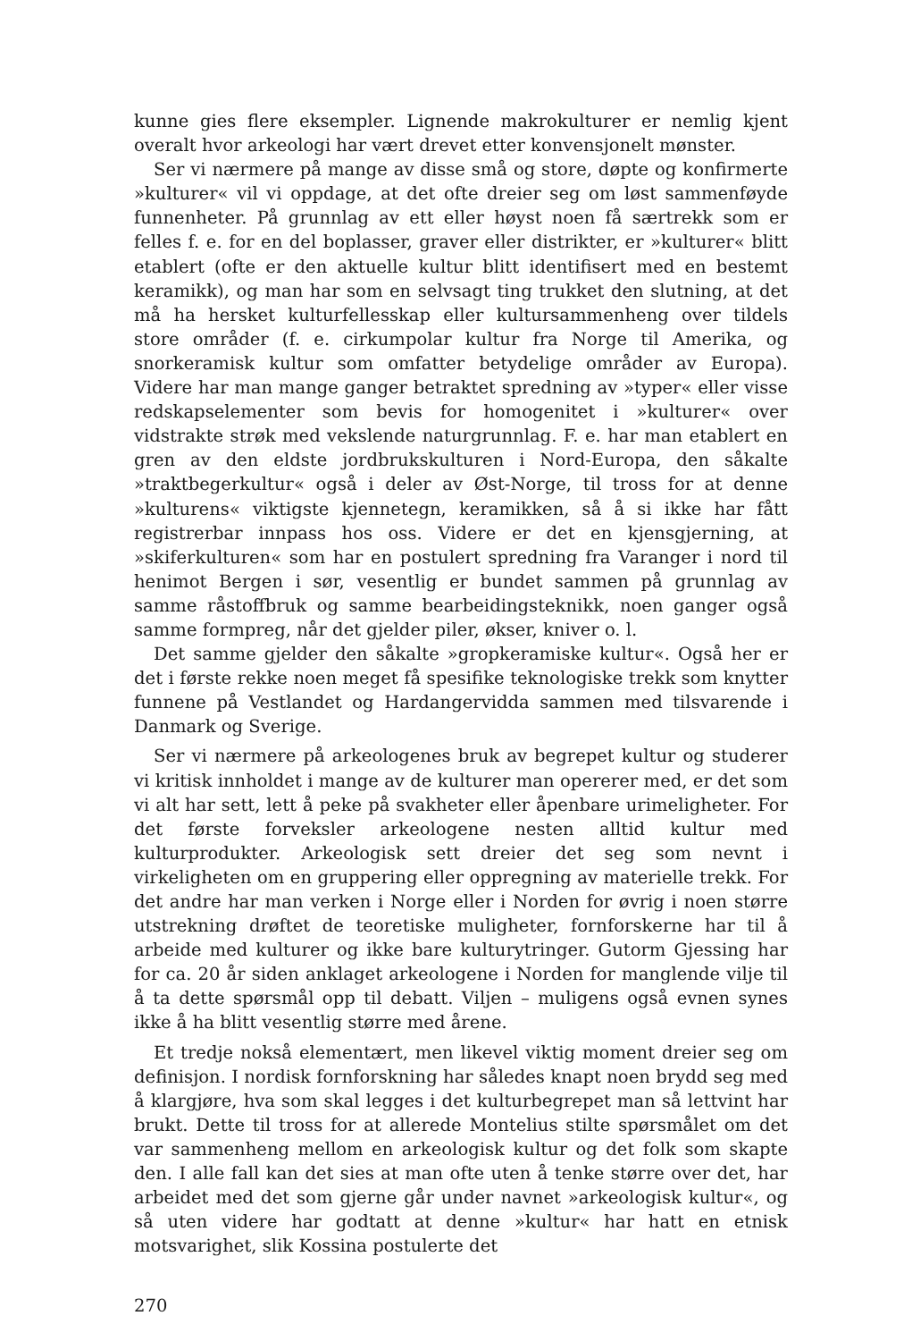kunne gies flere eksempler. Lignende makrokulturer er nemlig kjent overalt hvor arkeologi har vært drevet etter konvensjonelt mønster.
Ser vi nærmere på mange av disse små og store, døpte og konfirmerte »kulturer« vil vi oppdage, at det ofte dreier seg om løst sammenføyde funnenheter. På grunnlag av ett eller høyst noen få særtrekk som er felles f. e. for en del boplasser, graver eller distrikter, er »kulturer« blitt etablert (ofte er den aktuelle kultur blitt identifisert med en bestemt keramikk), og man har som en selvsagt ting trukket den slutning, at det må ha hersket kulturfellesskap eller kultursammenheng over tildels store områder (f. e. cirkumpolar kultur fra Norge til Amerika, og snorkeramisk kultur som omfatter betydelige områder av Europa). Videre har man mange ganger betraktet spredning av »typer« eller visse redskapselementer som bevis for homogenitet i »kulturer« over vidstrakte strøk med vekslende naturgrunnlag. F. e. har man etablert en gren av den eldste jordbrukskulturen i Nord-Europa, den såkalte »traktbegerkultur« også i deler av Øst-Norge, til tross for at denne »kulturens« viktigste kjennetegn, keramikken, så å si ikke har fått registrerbar innpass hos oss. Videre er det en kjensgjerning, at »skiferkulturen« som har en postulert spredning fra Varanger i nord til henimot Bergen i sør, vesentlig er bundet sammen på grunnlag av samme råstoffbruk og samme bearbeidingsteknikk, noen ganger også samme formpreg, når det gjelder piler, økser, kniver o. l.
Det samme gjelder den såkalte »gropkeramiske kultur«. Også her er det i første rekke noen meget få spesifike teknologiske trekk som knytter funnene på Vestlandet og Hardangervidda sammen med tilsvarende i Danmark og Sverige.
Ser vi nærmere på arkeologenes bruk av begrepet kultur og studerer vi kritisk innholdet i mange av de kulturer man opererer med, er det som vi alt har sett, lett å peke på svakheter eller åpenbare urimeligheter. For det første forveksler arkeologene nesten alltid kultur med kulturprodukter. Arkeologisk sett dreier det seg som nevnt i virkeligheten om en gruppering eller oppregning av materielle trekk. For det andre har man verken i Norge eller i Norden for øvrig i noen større utstrekning drøftet de teoretiske muligheter, fornforskerne har til å arbeide med kulturer og ikke bare kulturytringer. Gutorm Gjessing har for ca. 20 år siden anklaget arkeologene i Norden for manglende vilje til å ta dette spørsmål opp til debatt. Viljen – muligens også evnen synes ikke å ha blitt vesentlig større med årene.
Et tredje nokså elementært, men likevel viktig moment dreier seg om definisjon. I nordisk fornforskning har således knapt noen brydd seg med å klargjøre, hva som skal legges i det kulturbegrepet man så lettvint har brukt. Dette til tross for at allerede Montelius stilte spørsmålet om det var sammenheng mellom en arkeologisk kultur og det folk som skapte den. I alle fall kan det sies at man ofte uten å tenke større over det, har arbeidet med det som gjerne går under navnet »arkeologisk kultur«, og så uten videre har godtatt at denne »kultur« har hatt en etnisk motsvarighet, slik Kossina postulerte det
270